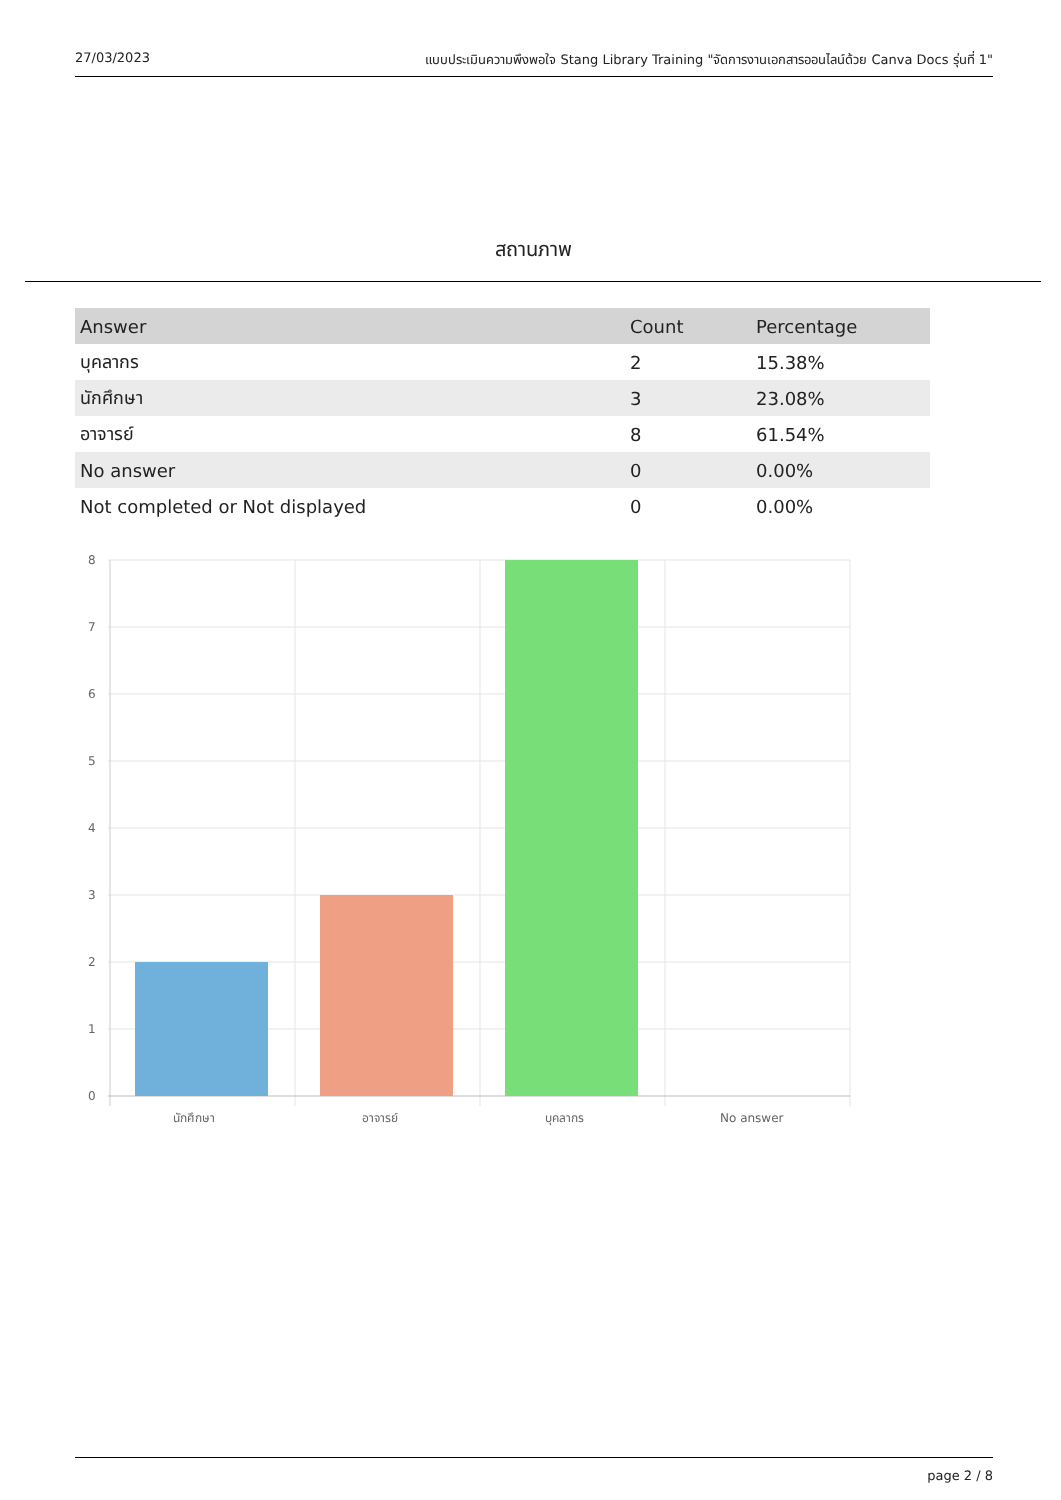27/03/2023 แบบประเมินความพึงพอใจ Stang Library Training "จัดการงานเอกสารออนไลน์ด้วย Canva Docs รุ่นที่ 1"
สถานภาพ
| Answer | Count | Percentage |
| --- | --- | --- |
| บุคลากร | 2 | 15.38% |
| นักศึกษา | 3 | 23.08% |
| อาจารย์ | 8 | 61.54% |
| No answer | 0 | 0.00% |
| Not completed or Not displayed | 0 | 0.00% |
8
7
6
5
4
3
2
1
0
นักศึกษา
อาจารย์
บุคลากร
No answer
page 2 / 8